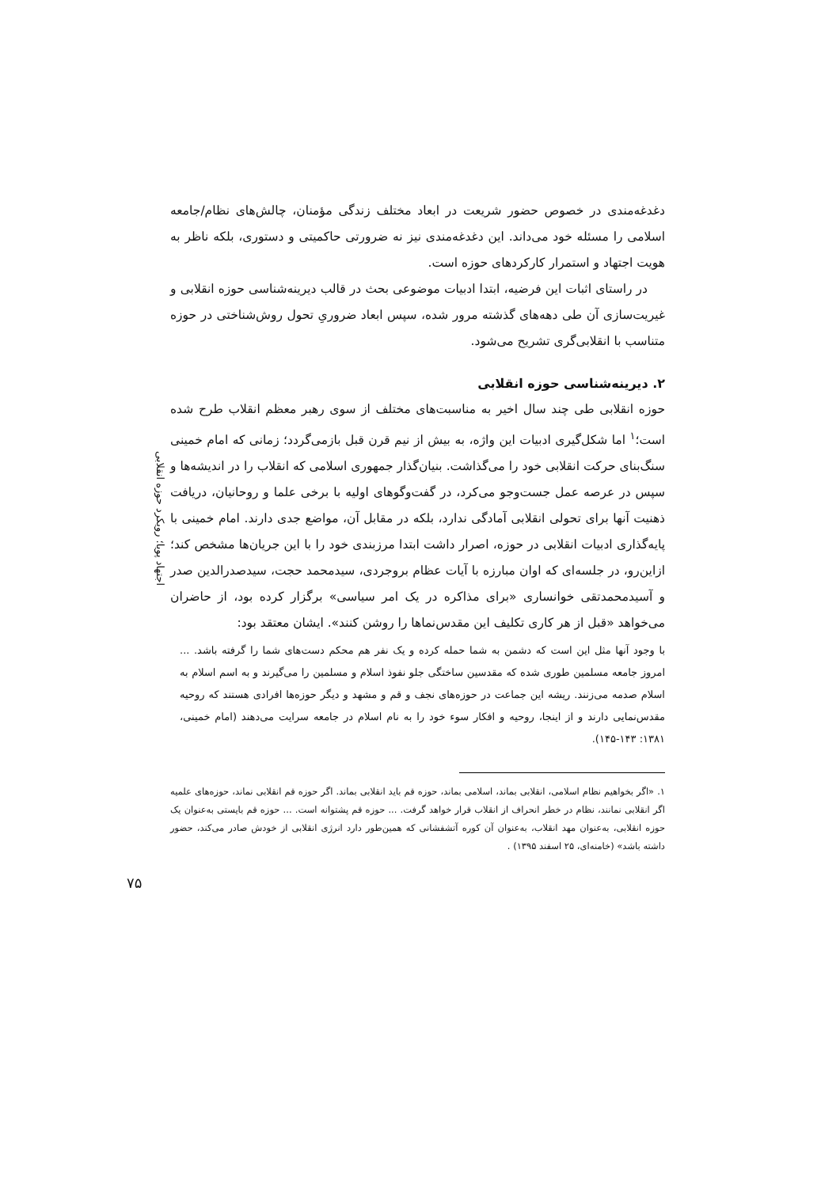اجتهاد پویا؛ رویکرد حوزه انقلابی
دغدغه‌مندی در خصوص حضور شریعت در ابعاد مختلف زندگی مؤمنان، چالش‌های نظام/جامعه اسلامی را مسئله خود می‌داند. این دغدغه‌مندی نیز نه ضرورتی حاکمیتی و دستوری، بلکه ناظر به هویت اجتهاد و استمرار کارکردهای حوزه است.
در راستای اثبات این فرضیه، ابتدا ادبیات موضوعی بحث در قالب دیرینه‌شناسی حوزه انقلابی و غیریت‌سازی آن طی دهه‌های گذشته مرور شده، سپس ابعاد ضروریِ تحول روش‌شناختی در حوزه متناسب با انقلابی‌گری تشریح می‌شود.
۲. دیرینه‌شناسی حوزه انقلابی
حوزه انقلابی طی چند سال اخیر به مناسبت‌های مختلف از سوی رهبر معظم انقلاب طرح شده است؛<sup>۱</sup> اما شکل‌گیری ادبیات این واژه، به بیش از نیم قرن قبل بازمی‌گردد؛ زمانی که امام خمینی سنگ‌بنای حرکت انقلابی خود را می‌گذاشت. بنیان‌گذار جمهوری اسلامی که انقلاب را در اندیشه‌ها و سپس در عرصه عمل جست‌وجو می‌کرد، در گفت‌وگوهای اولیه با برخی علما و روحانیان، دریافت ذهنیت آنها برای تحولی انقلابی آمادگی ندارد، بلکه در مقابل آن، مواضع جدی دارند. امام خمینی با پایه‌گذاری ادبیات انقلابی در حوزه، اصرار داشت ابتدا مرزبندی خود را با این جریان‌ها مشخص کند؛ ازاین‌رو، در جلسه‌ای که اوان مبارزه با آیات عظام بروجردی، سیدمحمد حجت، سیدصدرالدین صدر و آسیدمحمدتقی خوانساری «برای مذاکره در یک امر سیاسی» برگزار کرده بود، از حاضران می‌خواهد «قبل از هر کاری تکلیف این مقدس‌نماها را روشن کنند». ایشان معتقد بود:
با وجود آنها مثل این است که دشمن به شما حمله کرده و یک نفر هم محکم دست‌های شما را گرفته باشد. ... امروز جامعه مسلمین طوری شده که مقدسین ساختگی جلو نفوذ اسلام و مسلمین را می‌گیرند و به اسم اسلام به اسلام صدمه می‌زنند. ریشه این جماعت در حوزه‌های نجف و قم و مشهد و دیگر حوزه‌ها افرادی هستند که روحیه مقدس‌نمایی دارند و از اینجا، روحیه و افکار سوء خود را به نام اسلام در جامعه سرایت می‌دهند (امام خمینی، ۱۳۸۱: ۱۴۳-۱۴۵).
۱. «اگر بخواهیم نظام اسلامی، انقلابی بماند، اسلامی بماند، حوزه قم باید انقلابی بماند. اگر حوزه قم انقلابی نماند، حوزه‌های علمیه اگر انقلابی نمانند، نظام در خطر انحراف از انقلاب قرار خواهد گرفت. ... حوزه قم پشتوانه است. ... حوزه قم بایستی به‌عنوان یک حوزه انقلابی، به‌عنوان مهد انقلاب، به‌عنوان آن کوره آتشفشانی که همین‌طور دارد انرژی انقلابی از خودش صادر می‌کند، حضور داشته باشد» (خامنه‌ای، ۲۵ اسفند ۱۳۹۵) .
۷۵